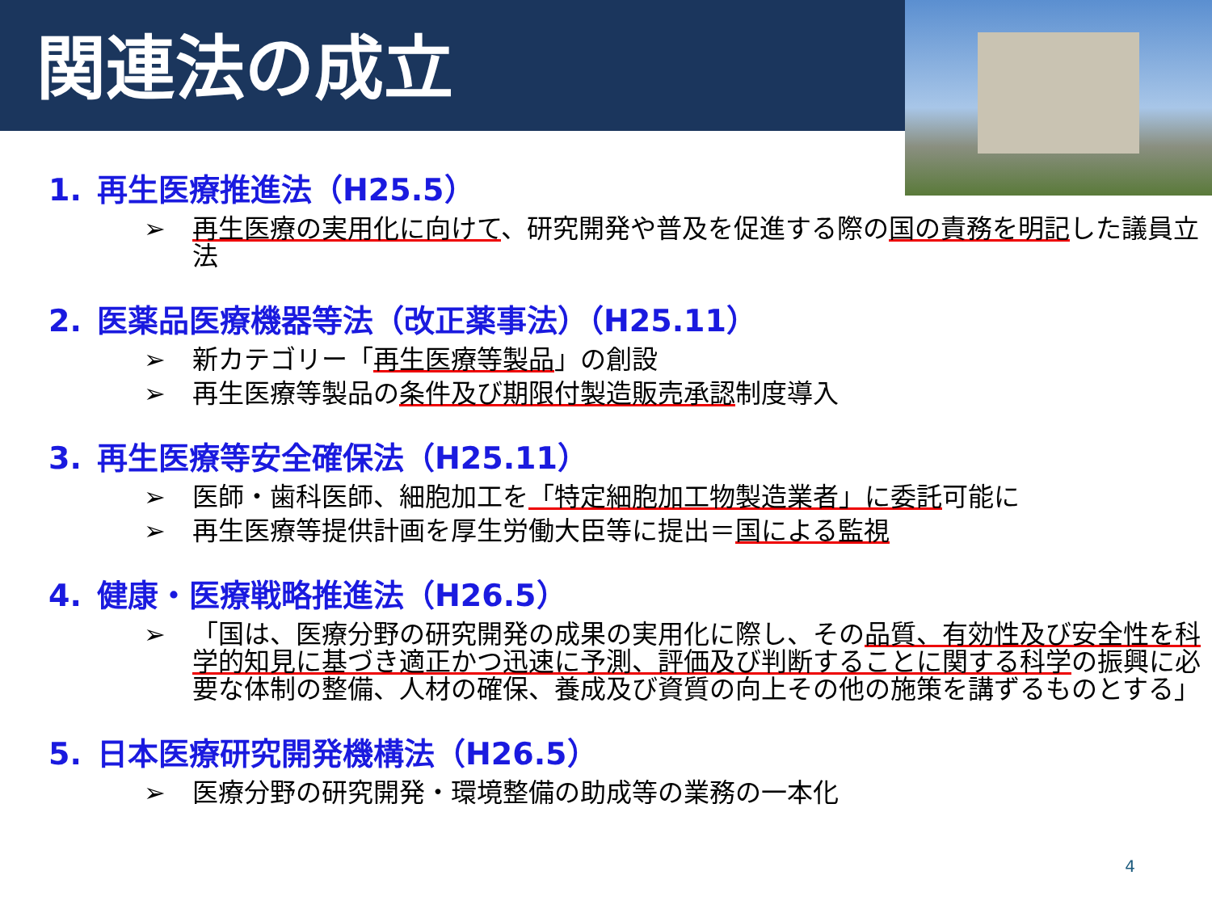関連法の成立
1. 再生医療推進法（H25.5）
➢ 再生医療の実用化に向けて、研究開発や普及を促進する際の国の責務を明記した議員立法
2. 医薬品医療機器等法（改正薬事法）（H25.11）
➢ 新カテゴリー「再生医療等製品」の創設
➢ 再生医療等製品の条件及び期限付製造販売承認制度導入
3. 再生医療等安全確保法（H25.11）
➢ 医師・歯科医師、細胞加工を「特定細胞加工物製造業者」に委託可能に
➢ 再生医療等提供計画を厚生労働大臣等に提出＝国による監視
4. 健康・医療戦略推進法（H26.5）
➢ 「国は、医療分野の研究開発の成果の実用化に際し、その品質、有効性及び安全性を科学的知見に基づき適正かつ迅速に予測、評価及び判断することに関する科学の振興に必要な体制の整備、人材の確保、養成及び資質の向上その他の施策を講ずるものとする」
5. 日本医療研究開発機構法（H26.5）
➢ 医療分野の研究開発・環境整備の助成等の業務の一本化
4